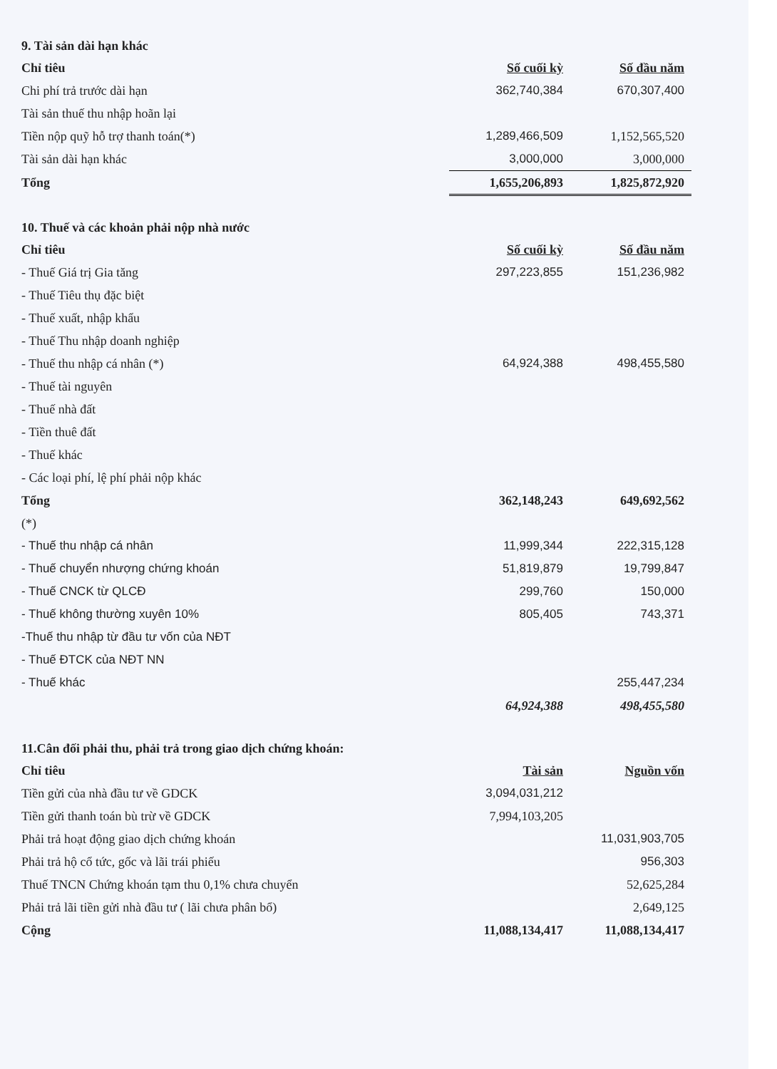9. Tài sản dài hạn khác
| Chỉ tiêu | Số cuối kỳ | Số đầu năm |
| --- | --- | --- |
| Chi phí trả trước dài hạn | 362,740,384 | 670,307,400 |
| Tài sản thuế thu nhập hoãn lại | | |
| Tiền nộp quỹ hỗ trợ thanh toán(*) | 1,289,466,509 | 1,152,565,520 |
| Tài sản dài hạn khác | 3,000,000 | 3,000,000 |
| Tổng | 1,655,206,893 | 1,825,872,920 |
10. Thuế và các khoản phải nộp nhà nước
| Chỉ tiêu | Số cuối kỳ | Số đầu năm |
| --- | --- | --- |
| - Thuế Giá trị Gia tăng | 297,223,855 | 151,236,982 |
| - Thuế Tiêu thụ đặc biệt | | |
| - Thuế xuất, nhập khẩu | | |
| - Thuế Thu nhập doanh nghiệp | | |
| - Thuế thu nhập cá nhân (*) | 64,924,388 | 498,455,580 |
| - Thuế tài nguyên | | |
| - Thuế nhà đất | | |
| - Tiền thuê đất | | |
| - Thuế khác | | |
| - Các loại phí, lệ phí phải nộp khác | | |
| Tổng | 362,148,243 | 649,692,562 |
| (*) | | |
| - Thuế thu nhập cá nhân | 11,999,344 | 222,315,128 |
| - Thuế chuyển nhượng chứng khoán | 51,819,879 | 19,799,847 |
| - Thuế CNCK từ QLCĐ | 299,760 | 150,000 |
| - Thuế không thường xuyên 10% | 805,405 | 743,371 |
| -Thuế thu nhập từ đầu tư vốn của NĐT | | |
| - Thuế ĐTCK của NĐT NN | | |
| - Thuế khác | | 255,447,234 |
| | 64,924,388 | 498,455,580 |
11.Cân đối phải thu, phải trả trong giao dịch chứng khoán:
| Chỉ tiêu | Tài sản | Nguồn vốn |
| --- | --- | --- |
| Tiền gửi của nhà đầu tư về GDCK | 3,094,031,212 | |
| Tiền gửi thanh toán bù trừ về GDCK | 7,994,103,205 | |
| Phải trả hoạt động giao dịch chứng khoán | | 11,031,903,705 |
| Phải trả hộ cổ tức, gốc và lãi trái phiếu | | 956,303 |
| Thuế TNCN Chứng khoán tạm thu 0,1% chưa chuyển | | 52,625,284 |
| Phải trả lãi tiền gửi nhà đầu tư ( lãi chưa phân bổ) | | 2,649,125 |
| Cộng | 11,088,134,417 | 11,088,134,417 |